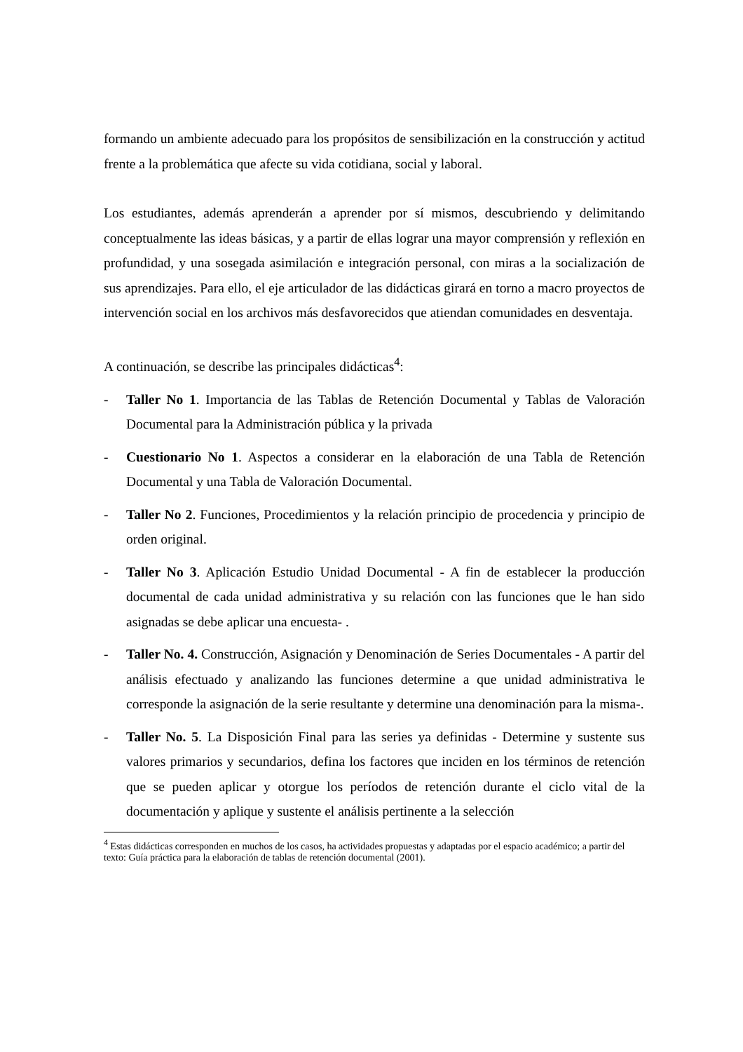formando un ambiente adecuado para los propósitos de sensibilización en la construcción y actitud frente a la problemática que afecte su vida cotidiana, social y laboral.
Los estudiantes, además aprenderán a aprender por sí mismos, descubriendo y delimitando conceptualmente las ideas básicas, y a partir de ellas lograr una mayor comprensión y reflexión en profundidad, y una sosegada asimilación e integración personal, con miras a la socialización de sus aprendizajes. Para ello, el eje articulador de las didácticas girará en torno a macro proyectos de intervención social en los archivos más desfavorecidos que atiendan comunidades en desventaja.
A continuación, se describe las principales didácticas<sup>4</sup>:
- Taller No 1. Importancia de las Tablas de Retención Documental y Tablas de Valoración Documental para la Administración pública y la privada
- Cuestionario No 1. Aspectos a considerar en la elaboración de una Tabla de Retención Documental y una Tabla de Valoración Documental.
- Taller No 2. Funciones, Procedimientos y la relación principio de procedencia y principio de orden original.
- Taller No 3. Aplicación Estudio Unidad Documental - A fin de establecer la producción documental de cada unidad administrativa y su relación con las funciones que le han sido asignadas se debe aplicar una encuesta- .
- Taller No. 4. Construcción, Asignación y Denominación de Series Documentales - A partir del análisis efectuado y analizando las funciones determine a que unidad administrativa le corresponde la asignación de la serie resultante y determine una denominación para la misma-.
- Taller No. 5. La Disposición Final para las series ya definidas - Determine y sustente sus valores primarios y secundarios, defina los factores que inciden en los términos de retención que se pueden aplicar y otorgue los períodos de retención durante el ciclo vital de la documentación y aplique y sustente el análisis pertinente a la selección
<sup>4</sup> Estas didácticas corresponden en muchos de los casos, ha actividades propuestas y adaptadas por el espacio académico; a partir del texto: Guía práctica para la elaboración de tablas de retención documental (2001).